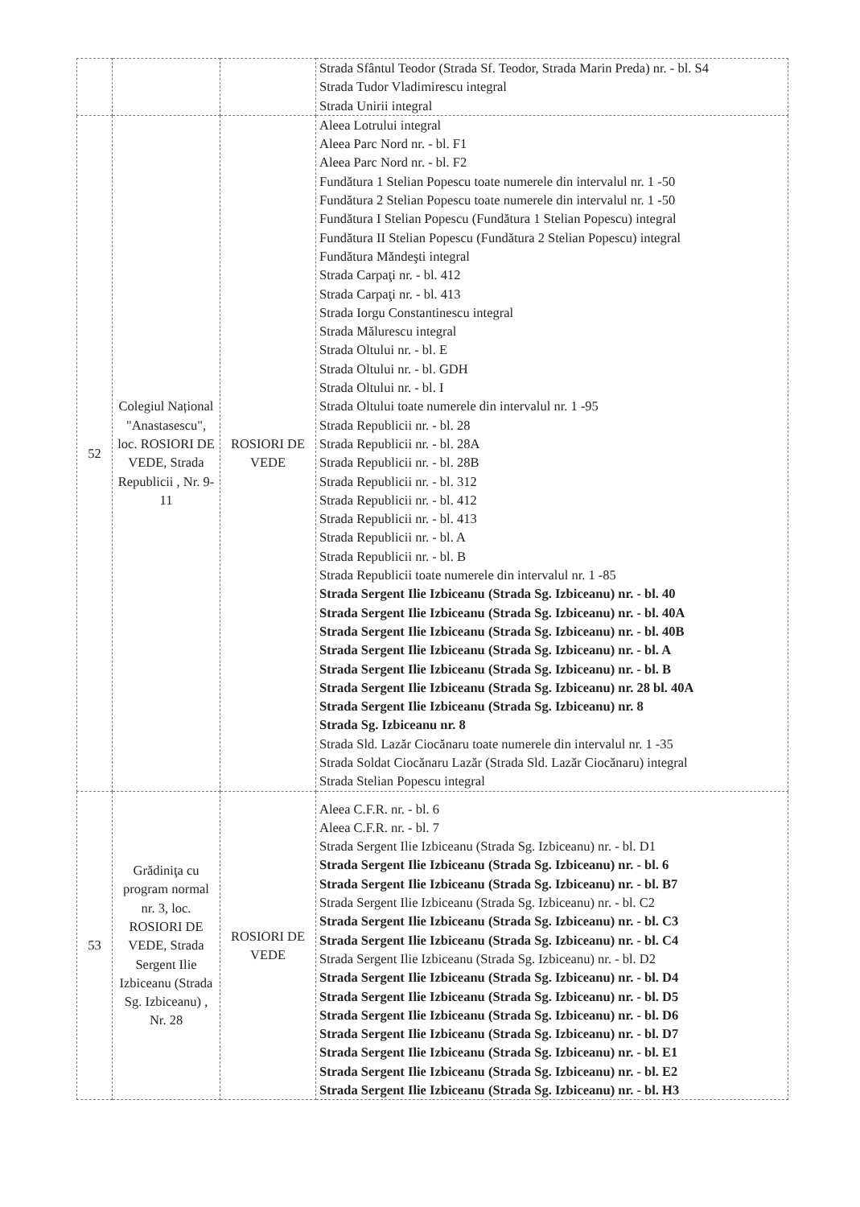| | | | Strada Sfântul Teodor (Strada Sf. Teodor, Strada Marin Preda) nr. - bl. S4 Strada Tudor Vladimirescu integral Strada Unirii integral |
| 52 | Colegiul Național "Anastasescu", loc. ROSIORI DE VEDE, Strada Republicii , Nr. 9-11 | ROSIORI DE VEDE | Aleea Lotrului integral Aleea Parc Nord nr. - bl. F1 Aleea Parc Nord nr. - bl. F2 Fundătura 1 Stelian Popescu toate numerele din intervalul nr. 1 -50 Fundătura 2 Stelian Popescu toate numerele din intervalul nr. 1 -50 Fundătura I Stelian Popescu (Fundătura 1 Stelian Popescu) integral Fundătura II Stelian Popescu (Fundătura 2 Stelian Popescu) integral Fundătura Măndeşti integral Strada Carpaţi nr. - bl. 412 Strada Carpaţi nr. - bl. 413 Strada Iorgu Constantinescu integral Strada Mălurescu integral Strada Oltului nr. - bl. E Strada Oltului nr. - bl. GDH Strada Oltului nr. - bl. I Strada Oltului toate numerele din intervalul nr. 1 -95 Strada Republicii nr. - bl. 28 Strada Republicii nr. - bl. 28A Strada Republicii nr. - bl. 28B Strada Republicii nr. - bl. 312 Strada Republicii nr. - bl. 412 Strada Republicii nr. - bl. 413 Strada Republicii nr. - bl. A Strada Republicii nr. - bl. B Strada Republicii toate numerele din intervalul nr. 1 -85 Strada Sergent Ilie Izbiceanu (Strada Sg. Izbiceanu) nr. - bl. 40 Strada Sergent Ilie Izbiceanu (Strada Sg. Izbiceanu) nr. - bl. 40A Strada Sergent Ilie Izbiceanu (Strada Sg. Izbiceanu) nr. - bl. 40B Strada Sergent Ilie Izbiceanu (Strada Sg. Izbiceanu) nr. - bl. A Strada Sergent Ilie Izbiceanu (Strada Sg. Izbiceanu) nr. - bl. B Strada Sergent Ilie Izbiceanu (Strada Sg. Izbiceanu) nr. 28 bl. 40A Strada Sergent Ilie Izbiceanu (Strada Sg. Izbiceanu) nr. 8 Strada Sg. Izbiceanu nr. 8 Strada Sld. Lazăr Ciocănaru toate numerele din intervalul nr. 1 -35 Strada Soldat Ciocănaru Lazăr (Strada Sld. Lazăr Ciocănaru) integral Strada Stelian Popescu integral |
| 53 | Grădiniţa cu program normal nr. 3, loc. ROSIORI DE VEDE, Strada Sergent Ilie Izbiceanu (Strada Sg. Izbiceanu) , Nr. 28 | ROSIORI DE VEDE | Aleea C.F.R. nr. - bl. 6 Aleea C.F.R. nr. - bl. 7 Strada Sergent Ilie Izbiceanu (Strada Sg. Izbiceanu) nr. - bl. D1 Strada Sergent Ilie Izbiceanu (Strada Sg. Izbiceanu) nr. - bl. 6 Strada Sergent Ilie Izbiceanu (Strada Sg. Izbiceanu) nr. - bl. B7 Strada Sergent Ilie Izbiceanu (Strada Sg. Izbiceanu) nr. - bl. C2 Strada Sergent Ilie Izbiceanu (Strada Sg. Izbiceanu) nr. - bl. C3 Strada Sergent Ilie Izbiceanu (Strada Sg. Izbiceanu) nr. - bl. C4 Strada Sergent Ilie Izbiceanu (Strada Sg. Izbiceanu) nr. - bl. D2 Strada Sergent Ilie Izbiceanu (Strada Sg. Izbiceanu) nr. - bl. D4 Strada Sergent Ilie Izbiceanu (Strada Sg. Izbiceanu) nr. - bl. D5 Strada Sergent Ilie Izbiceanu (Strada Sg. Izbiceanu) nr. - bl. D6 Strada Sergent Ilie Izbiceanu (Strada Sg. Izbiceanu) nr. - bl. D7 Strada Sergent Ilie Izbiceanu (Strada Sg. Izbiceanu) nr. - bl. E1 Strada Sergent Ilie Izbiceanu (Strada Sg. Izbiceanu) nr. - bl. E2 Strada Sergent Ilie Izbiceanu (Strada Sg. Izbiceanu) nr. - bl. H3 |